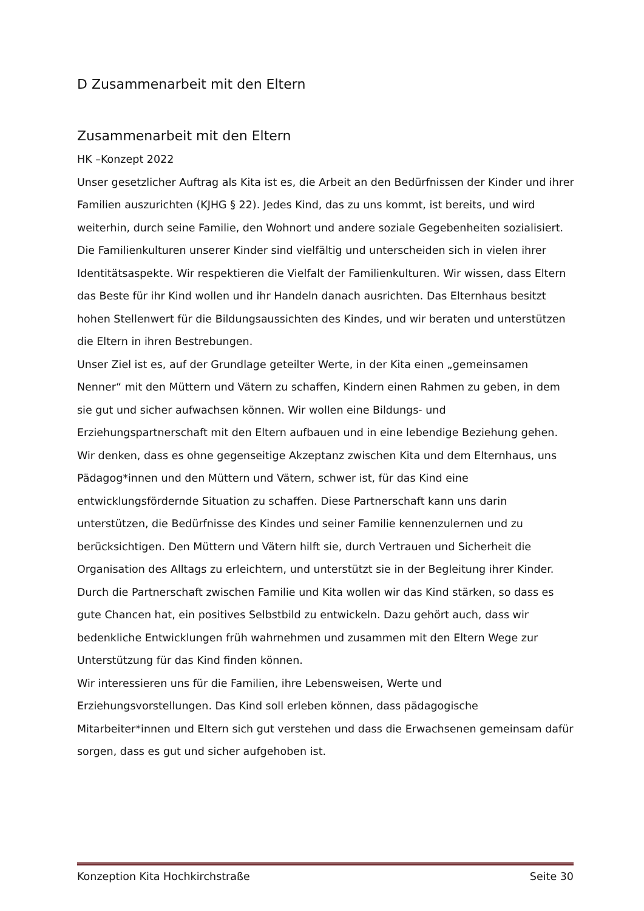D Zusammenarbeit mit den Eltern
Zusammenarbeit mit den Eltern
HK –Konzept 2022
Unser gesetzlicher Auftrag als Kita ist es, die Arbeit an den Bedürfnissen der Kinder und ihrer Familien auszurichten (KJHG § 22). Jedes Kind, das zu uns kommt, ist bereits, und wird weiterhin, durch seine Familie, den Wohnort und andere soziale Gegebenheiten sozialisiert. Die Familienkulturen unserer Kinder sind vielfältig und unterscheiden sich in vielen ihrer Identitätsaspekte. Wir respektieren die Vielfalt der Familienkulturen. Wir wissen, dass Eltern das Beste für ihr Kind wollen und ihr Handeln danach ausrichten. Das Elternhaus besitzt hohen Stellenwert für die Bildungsaussichten des Kindes, und wir beraten und unterstützen die Eltern in ihren Bestrebungen.
Unser Ziel ist es, auf der Grundlage geteilter Werte, in der Kita einen „gemeinsamen Nenner“ mit den Müttern und Vätern zu schaffen, Kindern einen Rahmen zu geben, in dem sie gut und sicher aufwachsen können. Wir wollen eine Bildungs- und Erziehungspartnerschaft mit den Eltern aufbauen und in eine lebendige Beziehung gehen. Wir denken, dass es ohne gegenseitige Akzeptanz zwischen Kita und dem Elternhaus, uns Pädagog*innen und den Müttern und Vätern, schwer ist, für das Kind eine entwicklungsfördernde Situation zu schaffen. Diese Partnerschaft kann uns darin unterstützen, die Bedürfnisse des Kindes und seiner Familie kennenzulernen und zu berücksichtigen. Den Müttern und Vätern hilft sie, durch Vertrauen und Sicherheit die Organisation des Alltags zu erleichtern, und unterstützt sie in der Begleitung ihrer Kinder.
Durch die Partnerschaft zwischen Familie und Kita wollen wir das Kind stärken, so dass es gute Chancen hat, ein positives Selbstbild zu entwickeln. Dazu gehört auch, dass wir bedenkliche Entwicklungen früh wahrnehmen und zusammen mit den Eltern Wege zur Unterstützung für das Kind finden können.
Wir interessieren uns für die Familien, ihre Lebensweisen, Werte und Erziehungsvorstellungen. Das Kind soll erleben können, dass pädagogische Mitarbeiter*innen und Eltern sich gut verstehen und dass die Erwachsenen gemeinsam dafür sorgen, dass es gut und sicher aufgehoben ist.
Konzeption Kita Hochkirchstraße Seite 30